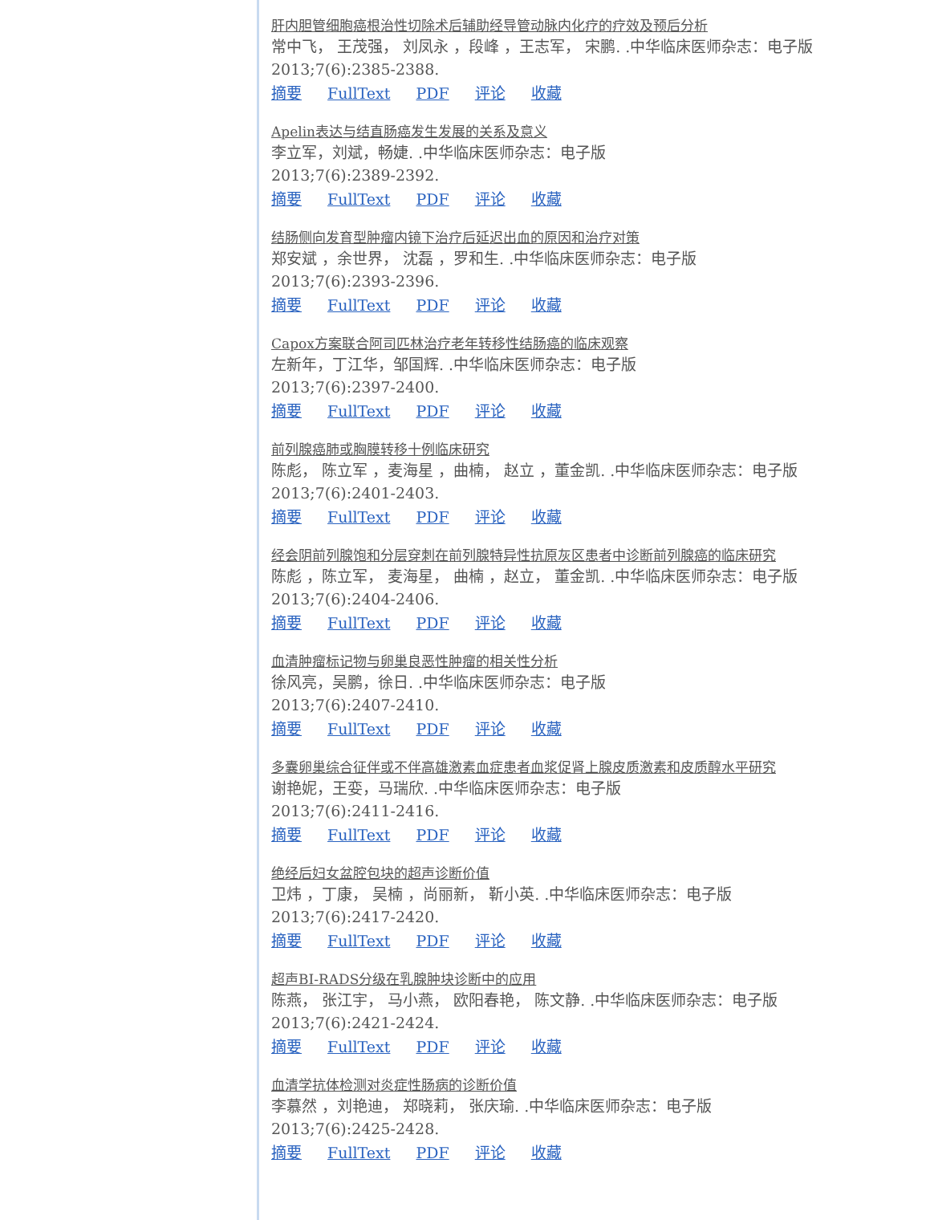肝内胆管细胞癌根治性切除术后辅助经导管动脉内化疗的疗效及预后分析
常中飞， 王茂强， 刘凤永 ，段峰 ，王志军， 宋鹏. .中华临床医师杂志：电子版
2013;7(6):2385-2388.
摘要 FullText PDF 评论 收藏
Apelin表达与结直肠癌发生发展的关系及意义
李立军，刘斌，畅婕. .中华临床医师杂志：电子版
2013;7(6):2389-2392.
摘要 FullText PDF 评论 收藏
结肠侧向发育型肿瘤内镜下治疗后延迟出血的原因和治疗对策
郑安斌 ，余世界， 沈磊 ，罗和生. .中华临床医师杂志：电子版
2013;7(6):2393-2396.
摘要 FullText PDF 评论 收藏
Capox方案联合阿司匹林治疗老年转移性结肠癌的临床观察
左新年，丁江华，邹国辉. .中华临床医师杂志：电子版
2013;7(6):2397-2400.
摘要 FullText PDF 评论 收藏
前列腺癌肺或胸膜转移十例临床研究
陈彪， 陈立军 ，麦海星 ，曲楠， 赵立 ，董金凯. .中华临床医师杂志：电子版
2013;7(6):2401-2403.
摘要 FullText PDF 评论 收藏
经会阴前列腺饱和分层穿刺在前列腺特异性抗原灰区患者中诊断前列腺癌的临床研究
陈彪 ，陈立军， 麦海星， 曲楠 ，赵立， 董金凯. .中华临床医师杂志：电子版
2013;7(6):2404-2406.
摘要 FullText PDF 评论 收藏
血清肿瘤标记物与卵巢良恶性肿瘤的相关性分析
徐风亮，吴鹏，徐日. .中华临床医师杂志：电子版
2013;7(6):2407-2410.
摘要 FullText PDF 评论 收藏
多囊卵巢综合征伴或不伴高雄激素血症患者血浆促肾上腺皮质激素和皮质醇水平研究
谢艳妮，王娈，马瑞欣. .中华临床医师杂志：电子版
2013;7(6):2411-2416.
摘要 FullText PDF 评论 收藏
绝经后妇女盆腔包块的超声诊断价值
卫炜 ，丁康， 吴楠 ，尚丽新， 靳小英. .中华临床医师杂志：电子版
2013;7(6):2417-2420.
摘要 FullText PDF 评论 收藏
超声BI-RADS分级在乳腺肿块诊断中的应用
陈燕， 张江宇， 马小燕， 欧阳春艳， 陈文静. .中华临床医师杂志：电子版
2013;7(6):2421-2424.
摘要 FullText PDF 评论 收藏
血清学抗体检测对炎症性肠病的诊断价值
李慕然 ，刘艳迪， 郑晓莉， 张庆瑜. .中华临床医师杂志：电子版
2013;7(6):2425-2428.
摘要 FullText PDF 评论 收藏